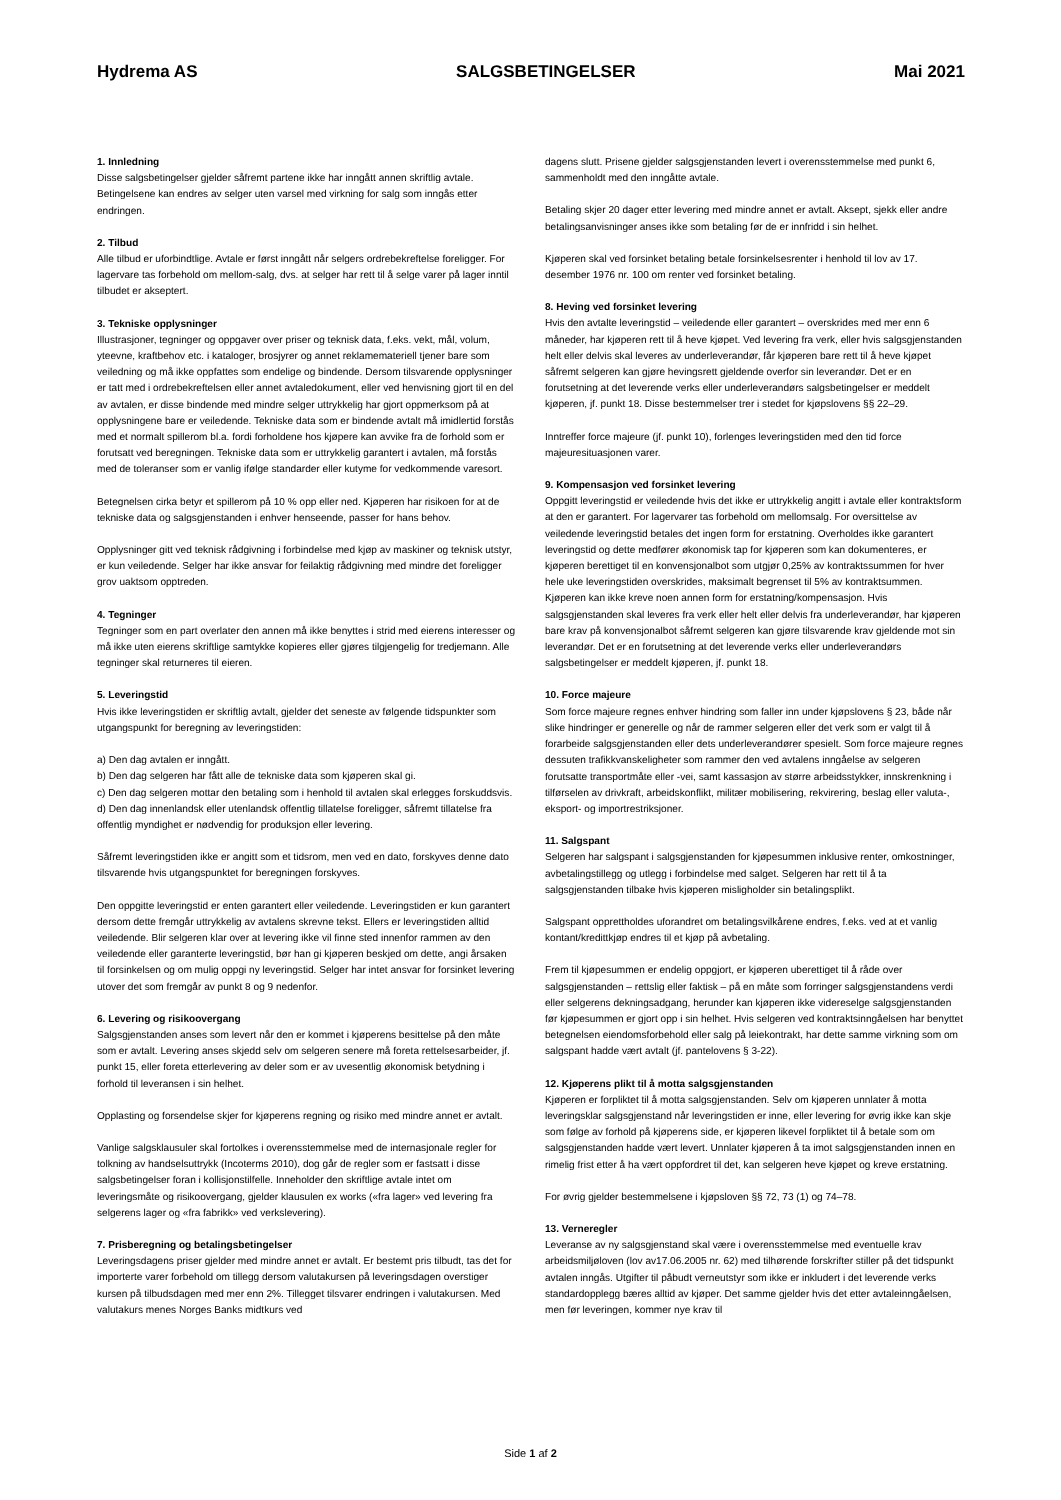Hydrema AS SALGSBETINGELSER Mai 2021
1. Innledning
Disse salgsbetingelser gjelder såfremt partene ikke har inngått annen skriftlig avtale. Betingelsene kan endres av selger uten varsel med virkning for salg som inngås etter endringen.
2. Tilbud
Alle tilbud er uforbindtlige. Avtale er først inngått når selgers ordrebekreftelse foreligger. For lagervare tas forbehold om mellom-salg, dvs. at selger har rett til å selge varer på lager inntil tilbudet er akseptert.
3. Tekniske opplysninger
Illustrasjoner, tegninger og oppgaver over priser og teknisk data, f.eks. vekt, mål, volum, yteevne, kraftbehov etc. i kataloger, brosjyrer og annet reklamemateriell tjener bare som veiledning og må ikke oppfattes som endelige og bindende. Dersom tilsvarende opplysninger er tatt med i ordrebekreftelsen eller annet avtaledokument, eller ved henvisning gjort til en del av avtalen, er disse bindende med mindre selger uttrykkelig har gjort oppmerksom på at opplysningene bare er veiledende. Tekniske data som er bindende avtalt må imidlertid forstås med et normalt spillerom bl.a. fordi forholdene hos kjøpere kan avvike fra de forhold som er forutsatt ved beregningen. Tekniske data som er uttrykkelig garantert i avtalen, må forstås med de toleranser som er vanlig ifølge standarder eller kutyme for vedkommende varesort.
Betegnelsen cirka betyr et spillerom på 10 % opp eller ned. Kjøperen har risikoen for at de tekniske data og salgsgjenstanden i enhver henseende, passer for hans behov.
Opplysninger gitt ved teknisk rådgivning i forbindelse med kjøp av maskiner og teknisk utstyr, er kun veiledende. Selger har ikke ansvar for feilaktig rådgivning med mindre det foreligger grov uaktsom opptreden.
4. Tegninger
Tegninger som en part overlater den annen må ikke benyttes i strid med eierens interesser og må ikke uten eierens skriftlige samtykke kopieres eller gjøres tilgjengelig for tredjemann. Alle tegninger skal returneres til eieren.
5. Leveringstid
Hvis ikke leveringstiden er skriftlig avtalt, gjelder det seneste av følgende tidspunkter som utgangspunkt for beregning av leveringstiden:
a) Den dag avtalen er inngått.
b) Den dag selgeren har fått alle de tekniske data som kjøperen skal gi.
c) Den dag selgeren mottar den betaling som i henhold til avtalen skal erlegges forskuddsvis.
d) Den dag innenlandsk eller utenlandsk offentlig tillatelse foreligger, såfremt tillatelse fra offentlig myndighet er nødvendig for produksjon eller levering.
Såfremt leveringstiden ikke er angitt som et tidsrom, men ved en dato, forskyves denne dato tilsvarende hvis utgangspunktet for beregningen forskyves.
Den oppgitte leveringstid er enten garantert eller veiledende. Leveringstiden er kun garantert dersom dette fremgår uttrykkelig av avtalens skrevne tekst. Ellers er leveringstiden alltid veiledende. Blir selgeren klar over at levering ikke vil finne sted innenfor rammen av den veiledende eller garanterte leveringstid, bør han gi kjøperen beskjed om dette, angi årsaken til forsinkelsen og om mulig oppgi ny leveringstid. Selger har intet ansvar for forsinket levering utover det som fremgår av punkt 8 og 9 nedenfor.
6. Levering og risikoovergang
Salgsgjenstanden anses som levert når den er kommet i kjøperens besittelse på den måte som er avtalt. Levering anses skjedd selv om selgeren senere må foreta rettelsesarbeider, jf. punkt 15, eller foreta etterlevering av deler som er av uvesentlig økonomisk betydning i forhold til leveransen i sin helhet.
Opplasting og forsendelse skjer for kjøperens regning og risiko med mindre annet er avtalt.
Vanlige salgsklausuler skal fortolkes i overensstemmelse med de internasjonale regler for tolkning av handselsuttrykk (Incoterms 2010), dog går de regler som er fastsatt i disse salgsbetingelser foran i kollisjonstilfelle. Inneholder den skriftlige avtale intet om leveringsmåte og risikoovergang, gjelder klausulen ex works («fra lager» ved levering fra selgerens lager og «fra fabrikk» ved verkslevering).
7. Prisberegning og betalingsbetingelser
Leveringsdagens priser gjelder med mindre annet er avtalt. Er bestemt pris tilbudt, tas det for importerte varer forbehold om tillegg dersom valutakursen på leveringsdagen overstiger kursen på tilbudsdagen med mer enn 2%. Tillegget tilsvarer endringen i valutakursen. Med valutakurs menes Norges Banks midtkurs ved
dagens slutt. Prisene gjelder salgsgjenstanden levert i overensstemmelse med punkt 6, sammenholdt med den inngåtte avtale.
Betaling skjer 20 dager etter levering med mindre annet er avtalt. Aksept, sjekk eller andre betalingsanvisninger anses ikke som betaling før de er innfridd i sin helhet.
Kjøperen skal ved forsinket betaling betale forsinkelsesrenter i henhold til lov av 17. desember 1976 nr. 100 om renter ved forsinket betaling.
8. Heving ved forsinket levering
Hvis den avtalte leveringstid – veiledende eller garantert – overskrides med mer enn 6 måneder, har kjøperen rett til å heve kjøpet. Ved levering fra verk, eller hvis salgsgjenstanden helt eller delvis skal leveres av underleverandør, får kjøperen bare rett til å heve kjøpet såfremt selgeren kan gjøre hevingsrett gjeldende overfor sin leverandør. Det er en forutsetning at det leverende verks eller underleverandørs salgsbetingelser er meddelt kjøperen, jf. punkt 18. Disse bestemmelser trer i stedet for kjøpslovens §§ 22–29.
Inntreffer force majeure (jf. punkt 10), forlenges leveringstiden med den tid force majeuresituasjonen varer.
9. Kompensasjon ved forsinket levering
Oppgitt leveringstid er veiledende hvis det ikke er uttrykkelig angitt i avtale eller kontraktsform at den er garantert. For lagervarer tas forbehold om mellomsalg. For oversittelse av veiledende leveringstid betales det ingen form for erstatning. Overholdes ikke garantert leveringstid og dette medfører økonomisk tap for kjøperen som kan dokumenteres, er kjøperen berettiget til en konvensjonalbot som utgjør 0,25% av kontraktssummen for hver hele uke leveringstiden overskrides, maksimalt begrenset til 5% av kontraktsummen. Kjøperen kan ikke kreve noen annen form for erstatning/kompensasjon. Hvis salgsgjenstanden skal leveres fra verk eller helt eller delvis fra underleverandør, har kjøperen bare krav på konvensjonalbot såfremt selgeren kan gjøre tilsvarende krav gjeldende mot sin leverandør. Det er en forutsetning at det leverende verks eller underleverandørs salgsbetingelser er meddelt kjøperen, jf. punkt 18.
10. Force majeure
Som force majeure regnes enhver hindring som faller inn under kjøpslovens § 23, både når slike hindringer er generelle og når de rammer selgeren eller det verk som er valgt til å forarbeide salgsgjenstanden eller dets underleverandører spesielt. Som force majeure regnes dessuten trafikkvanskeligheter som rammer den ved avtalens inngåelse av selgeren forutsatte transportmåte eller -vei, samt kassasjon av større arbeidsstykker, innskrenkning i tilførselen av drivkraft, arbeidskonflikt, militær mobilisering, rekvirering, beslag eller valuta-, eksport- og importrestriksjoner.
11. Salgspant
Selgeren har salgspant i salgsgjenstanden for kjøpesummen inklusive renter, omkostninger, avbetalingstillegg og utlegg i forbindelse med salget. Selgeren har rett til å ta salgsgjenstanden tilbake hvis kjøperen misligholder sin betalingsplikt.
Salgspant opprettholdes uforandret om betalingsvilkårene endres, f.eks. ved at et vanlig kontant/kredittkjøp endres til et kjøp på avbetaling.
Frem til kjøpesummen er endelig oppgjort, er kjøperen uberettiget til å råde over salgsgjenstanden – rettslig eller faktisk – på en måte som forringer salgsgjenstandens verdi eller selgerens dekningsadgang, herunder kan kjøperen ikke videreselge salgsgjenstanden før kjøpesummen er gjort opp i sin helhet. Hvis selgeren ved kontraktsinngåelsen har benyttet betegnelsen eiendomsforbehold eller salg på leiekontrakt, har dette samme virkning som om salgspant hadde vært avtalt (jf. pantelovens § 3-22).
12. Kjøperens plikt til å motta salgsgjenstanden
Kjøperen er forpliktet til å motta salgsgjenstanden. Selv om kjøperen unnlater å motta leveringsklar salgsgjenstand når leveringstiden er inne, eller levering for øvrig ikke kan skje som følge av forhold på kjøperens side, er kjøperen likevel forpliktet til å betale som om salgsgjenstanden hadde vært levert. Unnlater kjøperen å ta imot salgsgjenstanden innen en rimelig frist etter å ha vært oppfordret til det, kan selgeren heve kjøpet og kreve erstatning.
For øvrig gjelder bestemmelsene i kjøpsloven §§ 72, 73 (1) og 74–78.
13. Verneregler
Leveranse av ny salgsgjenstand skal være i overensstemmelse med eventuelle krav arbeidsmiljøloven (lov av17.06.2005 nr. 62) med tilhørende forskrifter stiller på det tidspunkt avtalen inngås. Utgifter til påbudt verneutstyr som ikke er inkludert i det leverende verks standardopplegg bæres alltid av kjøper. Det samme gjelder hvis det etter avtaleinngåelsen, men før leveringen, kommer nye krav til
Side 1 af 2